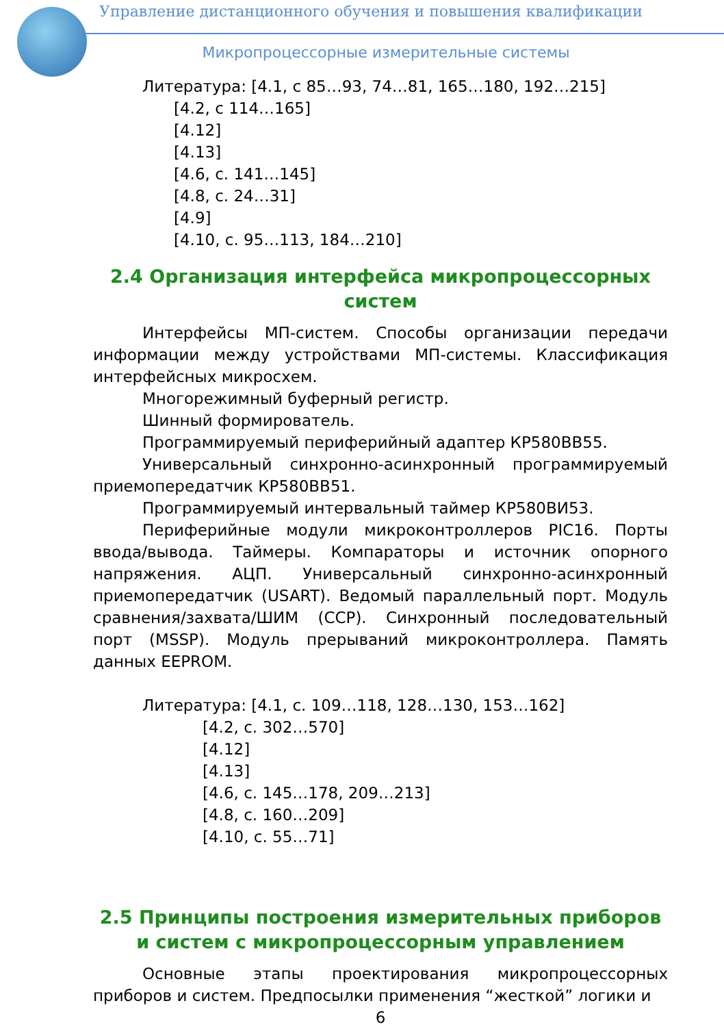Управление дистанционного обучения и повышения квалификации
Микропроцессорные измерительные системы
Литература: [4.1, с 85…93, 74…81, 165…180, 192…215]
[4.2, с 114…165]
[4.12]
[4.13]
[4.6, с. 141…145]
[4.8, с. 24…31]
[4.9]
[4.10, с. 95…113, 184…210]
2.4 Организация интерфейса микропроцессорных систем
Интерфейсы МП-систем. Способы организации передачи информации между устройствами МП-системы. Классификация интерфейсных микросхем.
Многорежимный буферный регистр.
Шинный формирователь.
Программируемый периферийный адаптер КР580ВВ55.
Универсальный синхронно-асинхронный программируемый приемопередатчик КР580ВВ51.
Программируемый интервальный таймер КР580ВИ53.
Периферийные модули микроконтроллеров PIC16. Порты ввода/вывода. Таймеры. Компараторы и источник опорного напряжения. АЦП. Универсальный синхронно-асинхронный приемопередатчик (USART). Ведомый параллельный порт. Модуль сравнения/захвата/ШИМ (CCP). Синхронный последовательный порт (MSSP). Модуль прерываний микроконтроллера. Память данных EEPROM.
Литература: [4.1, с. 109…118, 128…130, 153…162]
[4.2, с. 302…570]
[4.12]
[4.13]
[4.6, с. 145…178, 209…213]
[4.8, с. 160…209]
[4.10, с. 55…71]
2.5 Принципы построения измерительных приборов и систем с микропроцессорным управлением
Основные этапы проектирования микропроцессорных приборов и систем. Предпосылки применения “жесткой” логики и
6